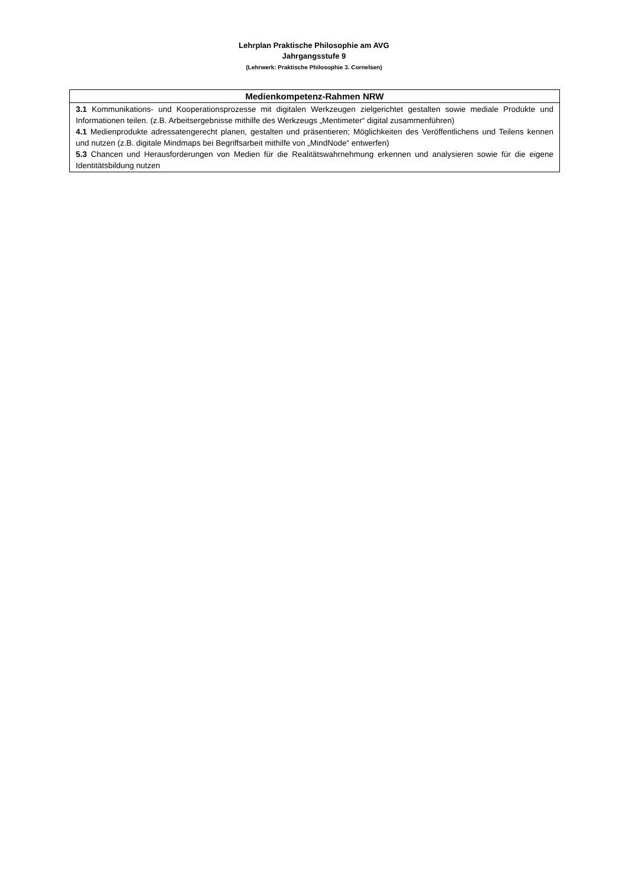Lehrplan Praktische Philosophie am AVG
Jahrgangsstufe 9
(Lehrwerk: Praktische Philosophie 3. Cornelsen)
| Medienkompetenz-Rahmen NRW |
| --- |
| 3.1 Kommunikations- und Kooperationsprozesse mit digitalen Werkzeugen zielgerichtet gestalten sowie mediale Produkte und Informationen teilen. (z.B. Arbeitsergebnisse mithilfe des Werkzeugs „Mentimeter“ digital zusammenführen) 4.1 Medienprodukte adressatengerecht planen, gestalten und präsentieren; Möglichkeiten des Veröffentlichens und Teilens kennen und nutzen (z.B. digitale Mindmaps bei Begriffsarbeit mithilfe von „MindNode“ entwerfen) 5.3 Chancen und Herausforderungen von Medien für die Realitätswahrnehmung erkennen und analysieren sowie für die eigene Identitätsbildung nutzen |